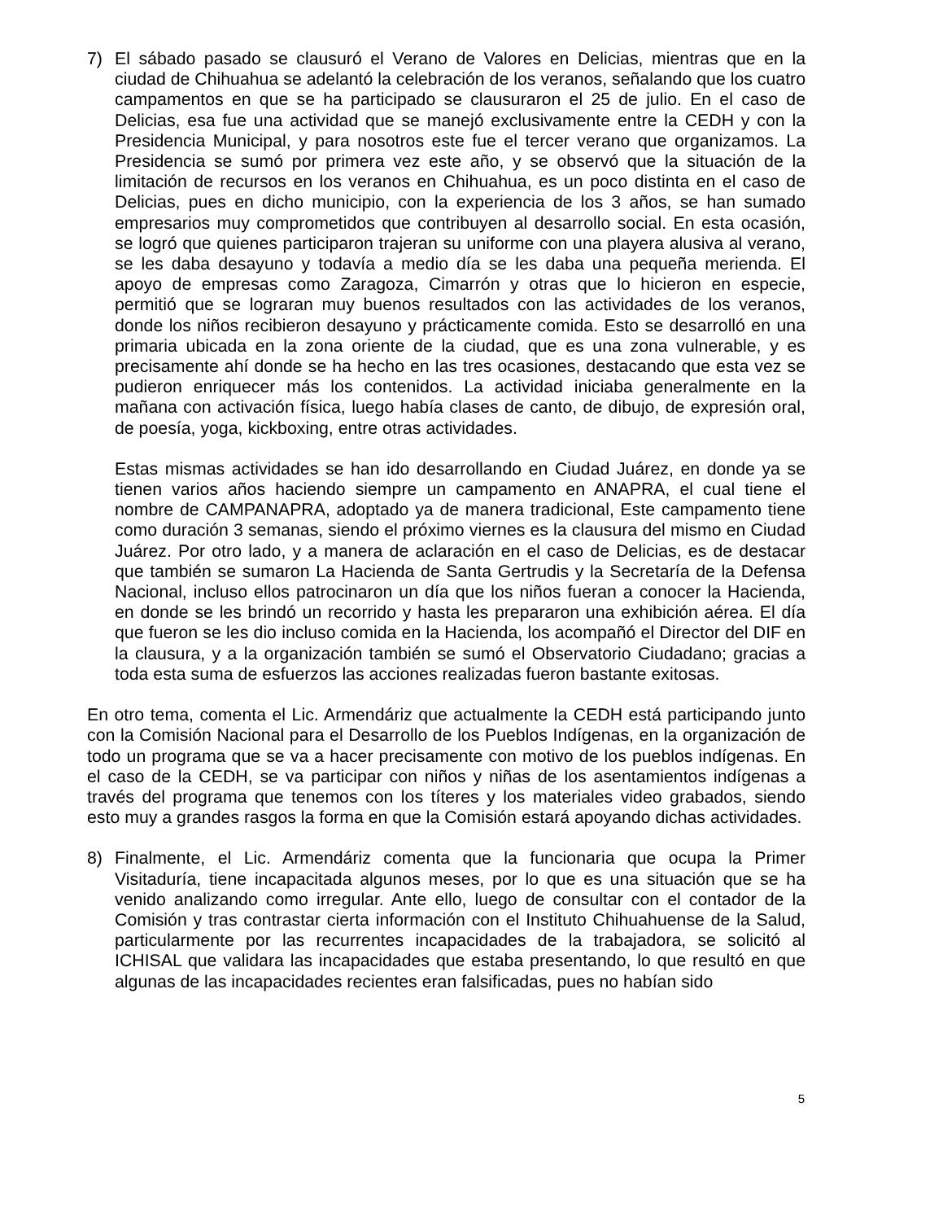7) El sábado pasado se clausuró el Verano de Valores en Delicias, mientras que en la ciudad de Chihuahua se adelantó la celebración de los veranos, señalando que los cuatro campamentos en que se ha participado se clausuraron el 25 de julio. En el caso de Delicias, esa fue una actividad que se manejó exclusivamente entre la CEDH y con la Presidencia Municipal, y para nosotros este fue el tercer verano que organizamos. La Presidencia se sumó por primera vez este año, y se observó que la situación de la limitación de recursos en los veranos en Chihuahua, es un poco distinta en el caso de Delicias, pues en dicho municipio, con la experiencia de los 3 años, se han sumado empresarios muy comprometidos que contribuyen al desarrollo social. En esta ocasión, se logró que quienes participaron trajeran su uniforme con una playera alusiva al verano, se les daba desayuno y todavía a medio día se les daba una pequeña merienda. El apoyo de empresas como Zaragoza, Cimarrón y otras que lo hicieron en especie, permitió que se lograran muy buenos resultados con las actividades de los veranos, donde los niños recibieron desayuno y prácticamente comida. Esto se desarrolló en una primaria ubicada en la zona oriente de la ciudad, que es una zona vulnerable, y es precisamente ahí donde se ha hecho en las tres ocasiones, destacando que esta vez se pudieron enriquecer más los contenidos. La actividad iniciaba generalmente en la mañana con activación física, luego había clases de canto, de dibujo, de expresión oral, de poesía, yoga, kickboxing, entre otras actividades.
Estas mismas actividades se han ido desarrollando en Ciudad Juárez, en donde ya se tienen varios años haciendo siempre un campamento en ANAPRA, el cual tiene el nombre de CAMPANAPRA, adoptado ya de manera tradicional, Este campamento tiene como duración 3 semanas, siendo el próximo viernes es la clausura del mismo en Ciudad Juárez. Por otro lado, y a manera de aclaración en el caso de Delicias, es de destacar que también se sumaron La Hacienda de Santa Gertrudis y la Secretaría de la Defensa Nacional, incluso ellos patrocinaron un día que los niños fueran a conocer la Hacienda, en donde se les brindó un recorrido y hasta les prepararon una exhibición aérea. El día que fueron se les dio incluso comida en la Hacienda, los acompañó el Director del DIF en la clausura, y a la organización también se sumó el Observatorio Ciudadano; gracias a toda esta suma de esfuerzos las acciones realizadas fueron bastante exitosas.
En otro tema, comenta el Lic. Armendáriz que actualmente la CEDH está participando junto con la Comisión Nacional para el Desarrollo de los Pueblos Indígenas, en la organización de todo un programa que se va a hacer precisamente con motivo de los pueblos indígenas. En el caso de la CEDH, se va participar con niños y niñas de los asentamientos indígenas a través del programa que tenemos con los títeres y los materiales video grabados, siendo esto muy a grandes rasgos la forma en que la Comisión estará apoyando dichas actividades.
8) Finalmente, el Lic. Armendáriz comenta que la funcionaria que ocupa la Primer Visitaduría, tiene incapacitada algunos meses, por lo que es una situación que se ha venido analizando como irregular. Ante ello, luego de consultar con el contador de la Comisión y tras contrastar cierta información con el Instituto Chihuahuense de la Salud, particularmente por las recurrentes incapacidades de la trabajadora, se solicitó al ICHISAL que validara las incapacidades que estaba presentando, lo que resultó en que algunas de las incapacidades recientes eran falsificadas, pues no habían sido
5